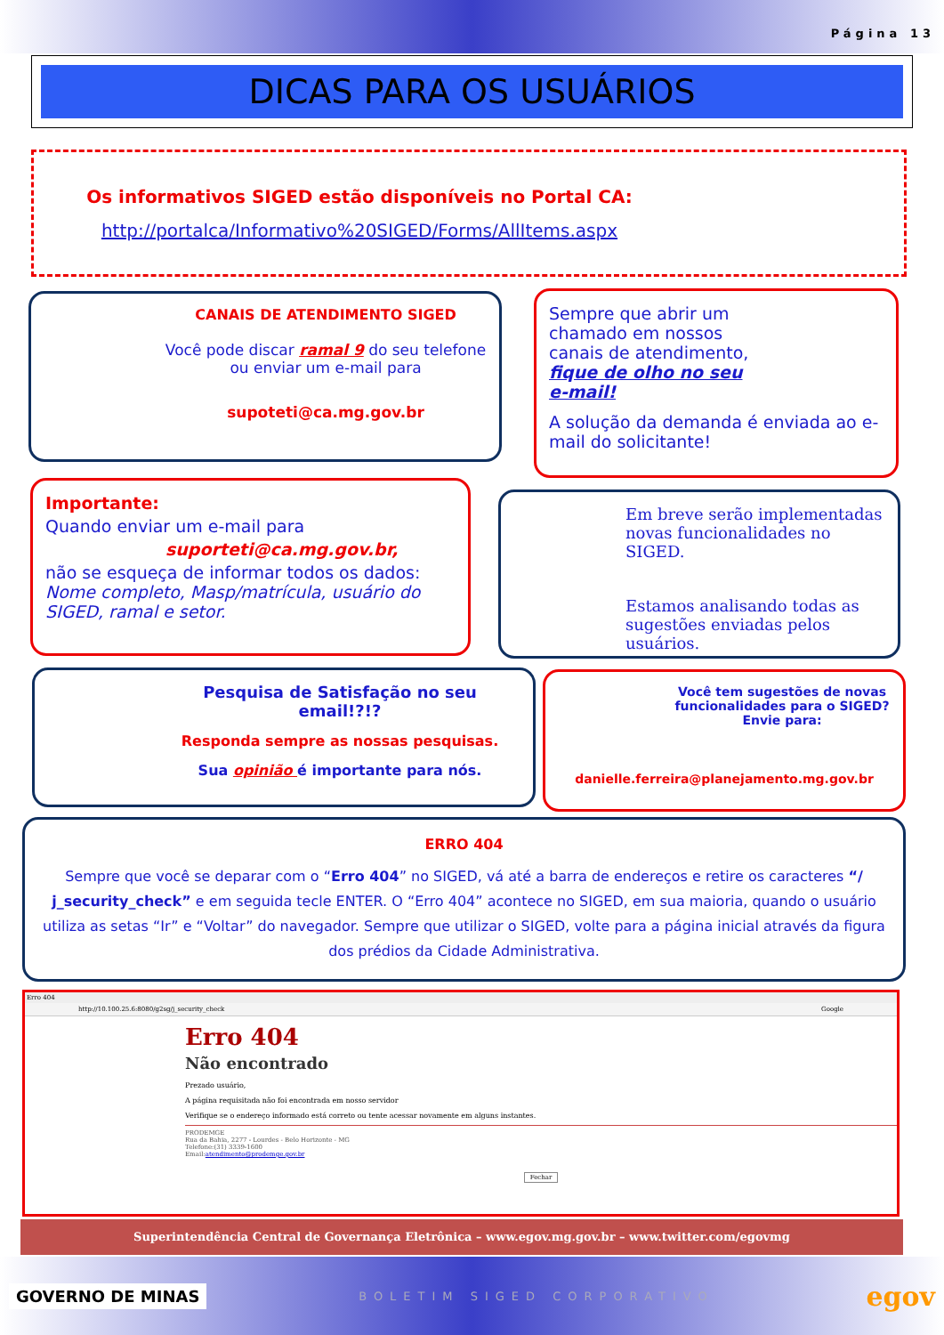Página 13
DICAS PARA OS USUÁRIOS
Os informativos SIGED estão disponíveis no Portal CA:
http://portalca/Informativo%20SIGED/Forms/AllItems.aspx
CANAIS DE ATENDIMENTO SIGED
Você pode discar ramal 9 do seu telefone ou enviar um e-mail para
supoteti@ca.mg.gov.br
Sempre que abrir um chamado em nossos canais de atendimento, fique de olho no seu e-mail!
A solução da demanda é enviada ao e-mail do solicitante!
Importante:
Quando enviar um e-mail para
suporteti@ca.mg.gov.br,
não se esqueça de informar todos os dados: Nome completo, Masp/matrícula, usuário do SIGED, ramal e setor.
Em breve serão implementadas novas funcionalidades no SIGED.
Estamos analisando todas as sugestões enviadas pelos usuários.
Pesquisa de Satisfação no seu email!?!?
Responda sempre as nossas pesquisas.
Sua opinião é importante para nós.
Você tem sugestões de novas funcionalidades para o SIGED? Envie para:
danielle.ferreira@planejamento.mg.gov.br
ERRO 404
Sempre que você se deparar com o “Erro 404” no SIGED, vá até a barra de endereços e retire os caracteres “/ j_security_check” e em seguida tecle ENTER. O “Erro 404” acontece no SIGED, em sua maioria, quando o usuário utiliza as setas “Ir” e “Voltar” do navegador. Sempre que utilizar o SIGED, volte para a página inicial através da figura dos prédios da Cidade Administrativa.
Erro 404
http://10.100.25.6:8080/g2sg/j_security_check Google
Erro 404
Não encontrado
Prezado usuário,
A página requisitada não foi encontrada em nosso servidor
Verifique se o endereço informado está correto ou tente acessar novamente em alguns instantes.
PRODEMGE
Rua da Bahia, 2277 - Lourdes - Belo Horizonte - MG
Telefone:(31) 3339-1600
Email:atendimento@prodemge.gov.br
Fechar
Superintendência Central de Governança Eletrônica – www.egov.mg.gov.br – www.twitter.com/egovmg
GOVERNO DE MINAS BOLETIM SIGED CORPORATIVO egov